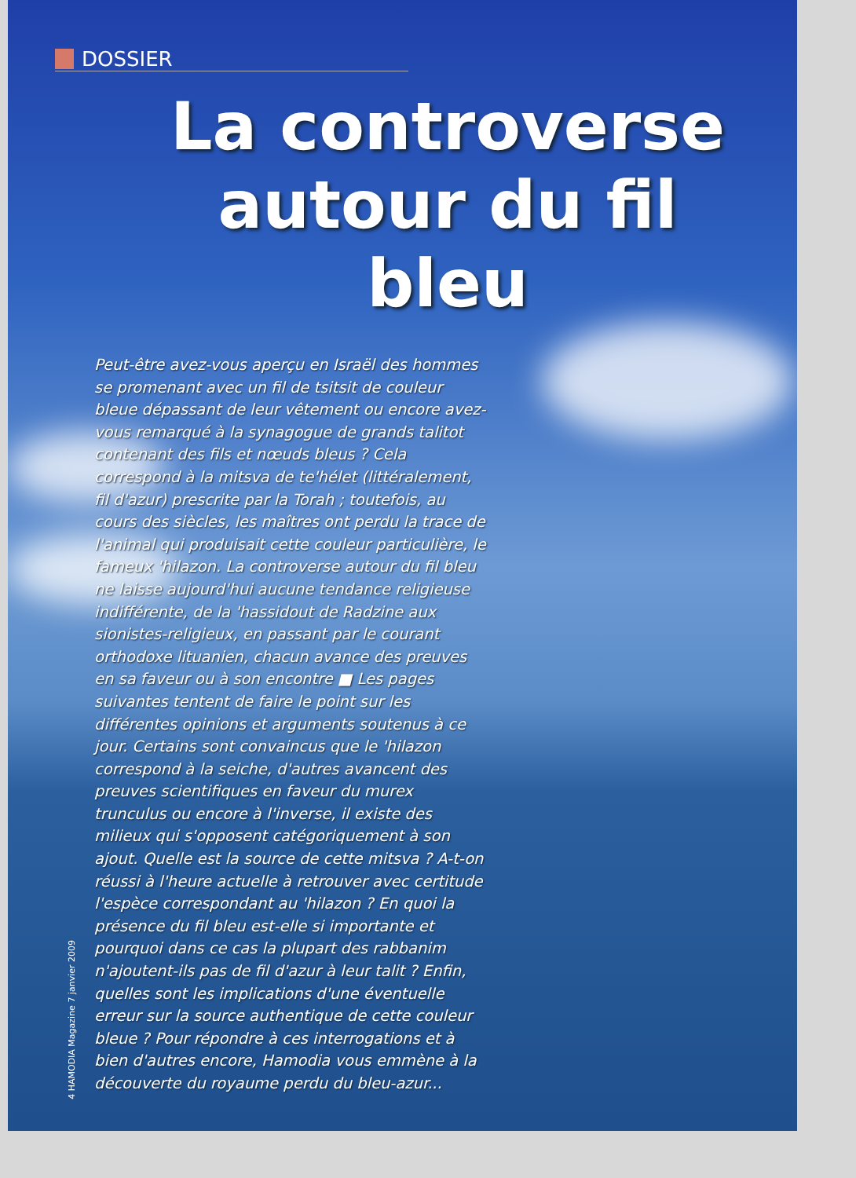DOSSIER
La controverse autour du fil bleu
Peut-être avez-vous aperçu en Israël des hommes se promenant avec un fil de tsitsit de couleur bleue dépassant de leur vêtement ou encore avez-vous remarqué à la synagogue de grands talitot contenant des fils et nœuds bleus ? Cela correspond à la mitsva de te'hélet (littéralement, fil d'azur) prescrite par la Torah ; toutefois, au cours des siècles, les maîtres ont perdu la trace de l'animal qui produisait cette couleur particulière, le fameux 'hilazon. La controverse autour du fil bleu ne laisse aujourd'hui aucune tendance religieuse indifférente, de la 'hassidout de Radzine aux sionistes-religieux, en passant par le courant orthodoxe lituanien, chacun avance des preuves en sa faveur ou à son encontre ■ Les pages suivantes tentent de faire le point sur les différentes opinions et arguments soutenus à ce jour. Certains sont convaincus que le 'hilazon correspond à la seiche, d'autres avancent des preuves scientifiques en faveur du murex trunculus ou encore à l'inverse, il existe des milieux qui s'opposent catégoriquement à son ajout. Quelle est la source de cette mitsva ? A-t-on réussi à l'heure actuelle à retrouver avec certitude l'espèce correspondant au 'hilazon ? En quoi la présence du fil bleu est-elle si importante et pourquoi dans ce cas la plupart des rabbanim n'ajoutent-ils pas de fil d'azur à leur talit ? Enfin, quelles sont les implications d'une éventuelle erreur sur la source authentique de cette couleur bleue ? Pour répondre à ces interrogations et à bien d'autres encore, Hamodia vous emmène à la découverte du royaume perdu du bleu-azur...
4 HAMODIA Magazine 7 janvier 2009